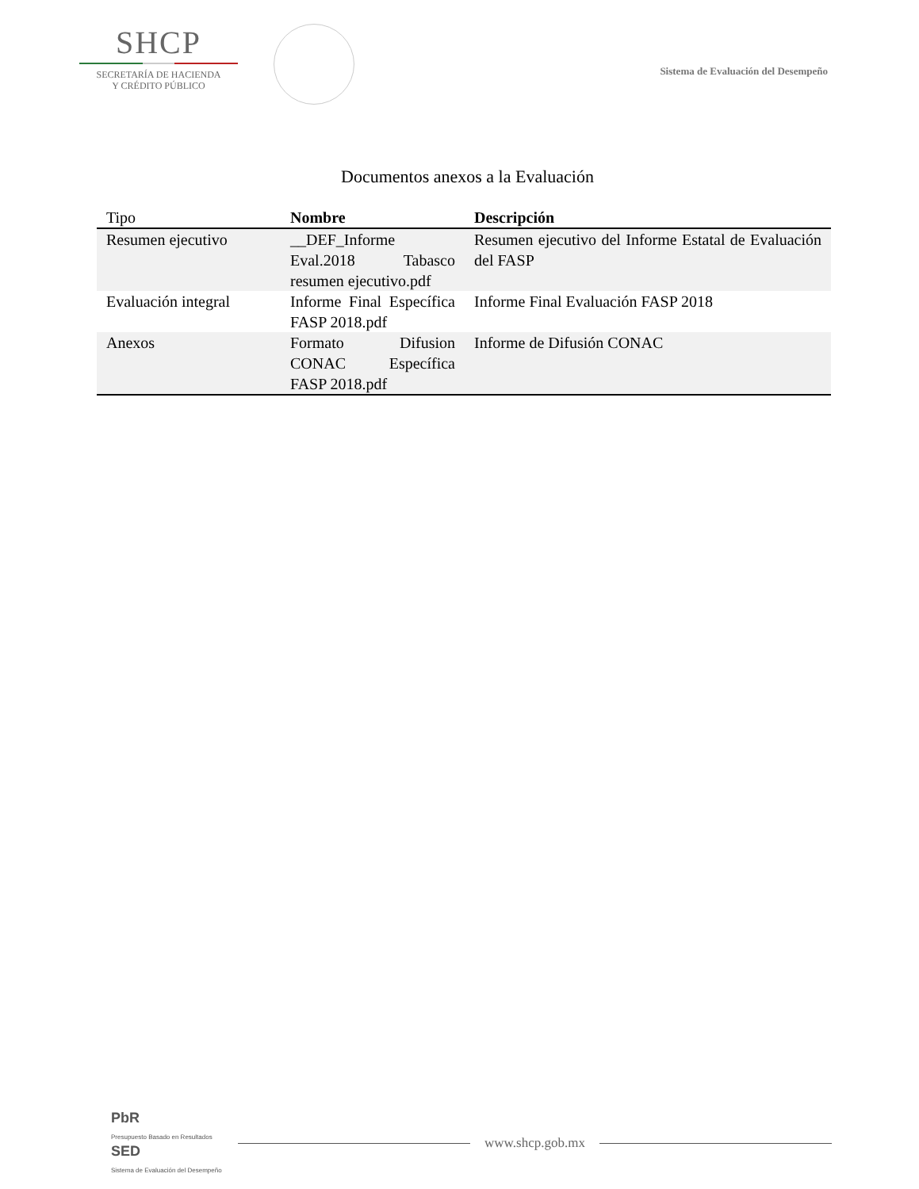SHCP
SECRETARÍA DE HACIENDA
Y CRÉDITO PÚBLICO
Sistema de Evaluación del Desempeño
Documentos anexos a la Evaluación
| Tipo | Nombre | Descripción |
| --- | --- | --- |
| Resumen ejecutivo | __DEF_Informe Eval.2018 Tabasco resumen ejecutivo.pdf | Resumen ejecutivo del Informe Estatal de Evaluación del FASP |
| Evaluación integral | Informe Final Específica FASP 2018.pdf | Informe Final Evaluación FASP 2018 |
| Anexos | Formato Difusion CONAC Específica FASP 2018.pdf | Informe de Difusión CONAC |
PbR
Presupuesto Basado en Resultados
SED
Sistema de Evaluación del Desempeño
www.shcp.gob.mx